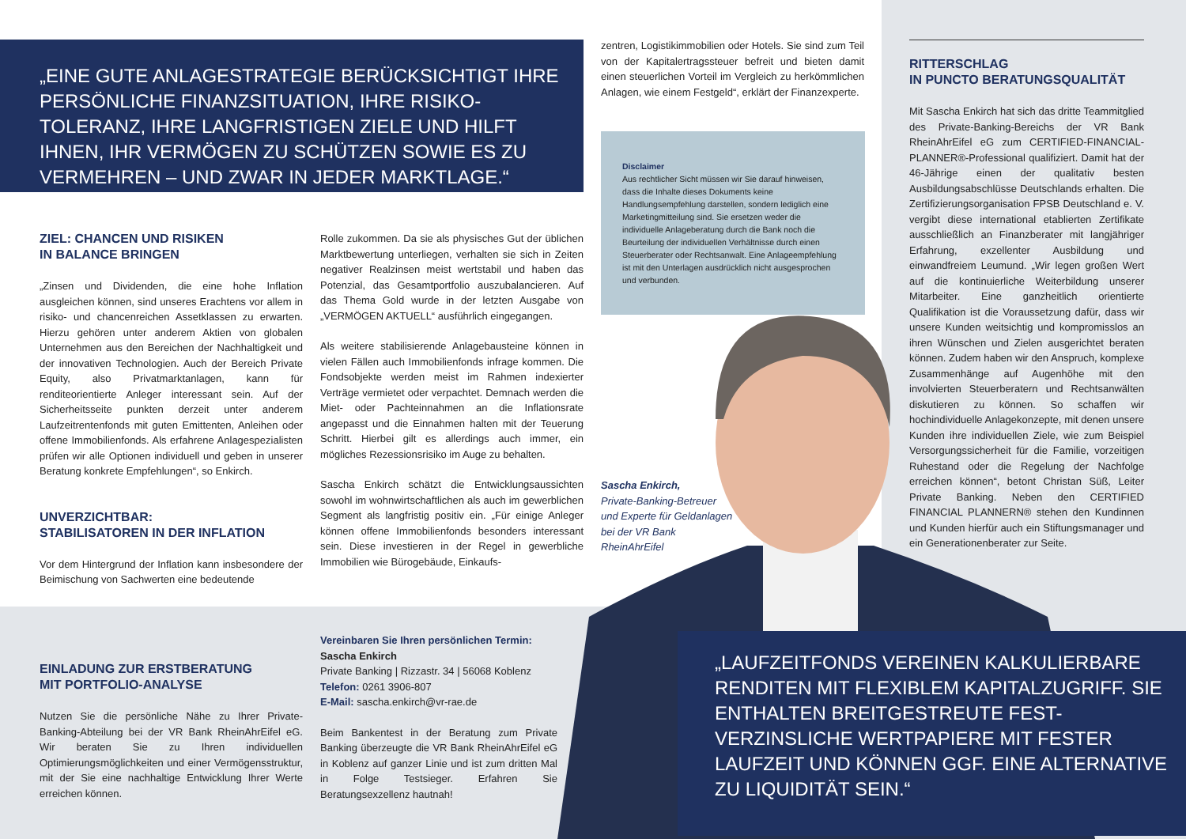„EINE GUTE ANLAGESTRATEGIE BERÜCKSICHTIGT IHRE PERSÖNLICHE FINANZSITUATION, IHRE RISIKO-TOLERANZ, IHRE LANGFRISTIGEN ZIELE UND HILFT IHNEN, IHR VERMÖGEN ZU SCHÜTZEN SOWIE ES ZU VERMEHREN – UND ZWAR IN JEDER MARKTLAGE.“
ZIEL: CHANCEN UND RISIKEN
IN BALANCE BRINGEN
„Zinsen und Dividenden, die eine hohe Inflation ausgleichen können, sind unseres Erachtens vor allem in risiko- und chancenreichen Assetklassen zu erwarten. Hierzu gehören unter anderem Aktien von globalen Unternehmen aus den Bereichen der Nachhaltigkeit und der innovativen Technologien. Auch der Bereich Private Equity, also Privatmarktanlagen, kann für renditeorientierte Anleger interessant sein. Auf der Sicherheitsseite punkten derzeit unter anderem Laufzeitrentenfonds mit guten Emittenten, Anleihen oder offene Immobilienfonds. Als erfahrene Anlagespezialisten prüfen wir alle Optionen individuell und geben in unserer Beratung konkrete Empfehlungen“, so Enkirch.
UNVERZICHTBAR:
STABILISATOREN IN DER INFLATION
Vor dem Hintergrund der Inflation kann insbesondere der Beimischung von Sachwerten eine bedeutende
Rolle zukommen. Da sie als physisches Gut der üblichen Marktbewertung unterliegen, verhalten sie sich in Zeiten negativer Realzinsen meist wertstabil und haben das Potenzial, das Gesamtportfolio auszubalancieren. Auf das Thema Gold wurde in der letzten Ausgabe von „VERMÖGEN AKTUELL“ ausführlich eingegangen.
Als weitere stabilisierende Anlagebausteine können in vielen Fällen auch Immobilienfonds infrage kommen. Die Fondsobjekte werden meist im Rahmen indexierter Verträge vermietet oder verpachtet. Demnach werden die Miet- oder Pachteinnahmen an die Inflationsrate angepasst und die Einnahmen halten mit der Teuerung Schritt. Hierbei gilt es allerdings auch immer, ein mögliches Rezessionsrisiko im Auge zu behalten.
Sascha Enkirch schätzt die Entwicklungsaussichten sowohl im wohnwirtschaftlichen als auch im gewerblichen Segment als langfristig positiv ein. „Für einige Anleger können offene Immobilienfonds besonders interessant sein. Diese investieren in der Regel in gewerbliche Immobilien wie Bürogebäude, Einkaufs-
zentren, Logistikimmobilien oder Hotels. Sie sind zum Teil von der Kapitalertragssteuer befreit und bieten damit einen steuerlichen Vorteil im Vergleich zu herkömmlichen Anlagen, wie einem Festgeld“, erklärt der Finanzexperte.
Disclaimer
Aus rechtlicher Sicht müssen wir Sie darauf hinweisen, dass die Inhalte dieses Dokuments keine Handlungsempfehlung darstellen, sondern lediglich eine Marketingmitteilung sind. Sie ersetzen weder die individuelle Anlageberatung durch die Bank noch die Beurteilung der individuellen Verhältnisse durch einen Steuerberater oder Rechtsanwalt. Eine Anlageempfehlung ist mit den Unterlagen ausdrücklich nicht ausgesprochen und verbunden.
Sascha Enkirch,
Private-Banking-Betreuer und Experte für Geldanlagen bei der VR Bank RheinAhrEifel
RITTERSCHLAG
IN PUNCTO BERATUNGSQUALITÄT
Mit Sascha Enkirch hat sich das dritte Teammitglied des Private-Banking-Bereichs der VR Bank RheinAhrEifel eG zum CERTIFIED-FINANCIAL-PLANNER®-Professional qualifiziert. Damit hat der 46-Jährige einen der qualitativ besten Ausbildungsabschlüsse Deutschlands erhalten. Die Zertifizierungsorganisation FPSB Deutschland e. V. vergibt diese international etablierten Zertifikate ausschließlich an Finanzberater mit langjähriger Erfahrung, exzellenter Ausbildung und einwandfreiem Leumund. „Wir legen großen Wert auf die kontinuierliche Weiterbildung unserer Mitarbeiter. Eine ganzheitlich orientierte Qualifikation ist die Voraussetzung dafür, dass wir unsere Kunden weitsichtig und kompromisslos an ihren Wünschen und Zielen ausgerichtet beraten können. Zudem haben wir den Anspruch, komplexe Zusammenhänge auf Augenhöhe mit den involvierten Steuerberatern und Rechtsanwälten diskutieren zu können. So schaffen wir hochindividuelle Anlagekonzepte, mit denen unsere Kunden ihre individuellen Ziele, wie zum Beispiel Versorgungssicherheit für die Familie, vorzeitigen Ruhestand oder die Regelung der Nachfolge erreichen können“, betont Christan Süß, Leiter Private Banking. Neben den CERTIFIED FINANCIAL PLANNERN® stehen den Kundinnen und Kunden hierfür auch ein Stiftungsmanager und ein Generationenberater zur Seite.
EINLADUNG ZUR ERSTBERATUNG
MIT PORTFOLIO-ANALYSE
Nutzen Sie die persönliche Nähe zu Ihrer Private-Banking-Abteilung bei der VR Bank RheinAhrEifel eG. Wir beraten Sie zu Ihren individuellen Optimierungsmöglichkeiten und einer Vermögensstruktur, mit der Sie eine nachhaltige Entwicklung Ihrer Werte erreichen können.
Vereinbaren Sie Ihren persönlichen Termin:
Sascha Enkirch
Private Banking | Rizzastr. 34 | 56068 Koblenz
Telefon: 0261 3906-807
E-Mail: sascha.enkirch@vr-rae.de
Beim Bankentest in der Beratung zum Private Banking überzeugte die VR Bank RheinAhrEifel eG in Koblenz auf ganzer Linie und ist zum dritten Mal in Folge Testsieger. Erfahren Sie Beratungsexzellenz hautnah!
„LAUFZEITFONDS VEREINEN KALKULIERBARE RENDITEN MIT FLEXIBLEM KAPITALZUGRIFF. SIE ENTHALTEN BREITGESTREUTE FEST-VERZINSLICHE WERTPAPIERE MIT FESTER LAUFZEIT UND KÖNNEN GGF. EINE ALTERNATIVE ZU LIQUIDITÄT SEIN.“